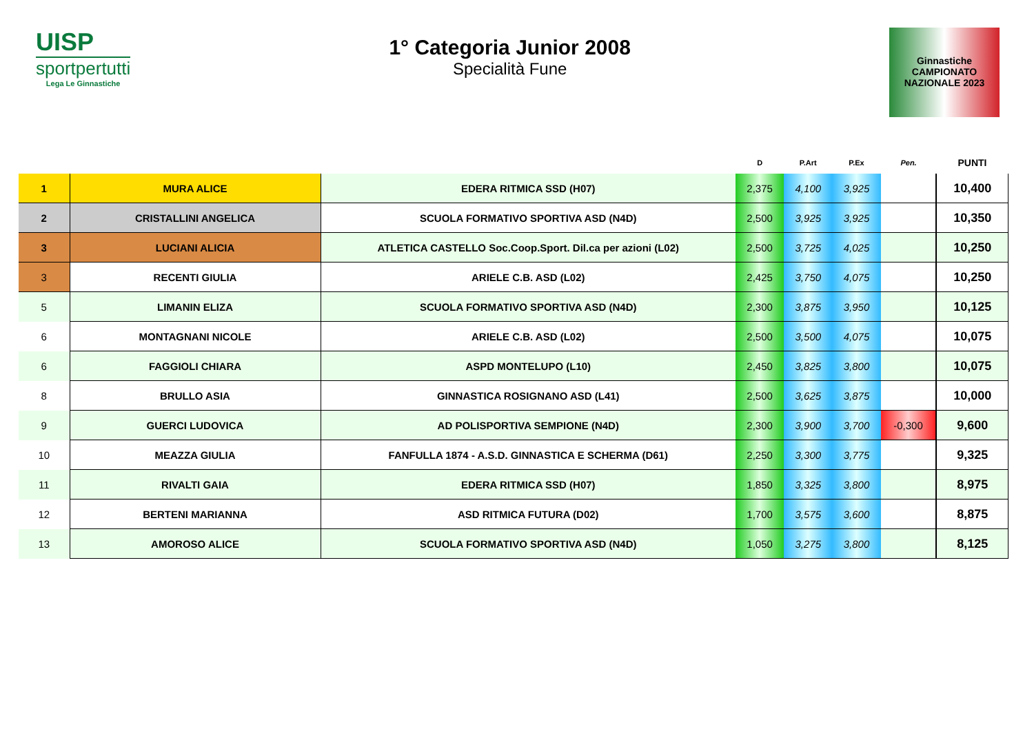UISP
sportpertutti
Lega Le Ginnastiche
1° Categoria Junior 2008
Specialità Fune
Ginnastiche
CAMPIONATO
NAZIONALE 2023
| | | | D | P.Art | P.Ex | Pen. | PUNTI |
| --- | --- | --- | --- | --- | --- | --- | --- |
| 1 | MURA ALICE | EDERA RITMICA SSD (H07) | 2,375 | 4,100 | 3,925 | | 10,400 |
| 2 | CRISTALLINI ANGELICA | SCUOLA FORMATIVO SPORTIVA ASD (N4D) | 2,500 | 3,925 | 3,925 | | 10,350 |
| 3 | LUCIANI ALICIA | ATLETICA CASTELLO Soc.Coop.Sport. Dil.ca per azioni (L02) | 2,500 | 3,725 | 4,025 | | 10,250 |
| 3 | RECENTI GIULIA | ARIELE C.B. ASD (L02) | 2,425 | 3,750 | 4,075 | | 10,250 |
| 5 | LIMANIN ELIZA | SCUOLA FORMATIVO SPORTIVA ASD (N4D) | 2,300 | 3,875 | 3,950 | | 10,125 |
| 6 | MONTAGNANI NICOLE | ARIELE C.B. ASD (L02) | 2,500 | 3,500 | 4,075 | | 10,075 |
| 6 | FAGGIOLI CHIARA | ASPD MONTELUPO (L10) | 2,450 | 3,825 | 3,800 | | 10,075 |
| 8 | BRULLO ASIA | GINNASTICA ROSIGNANO ASD (L41) | 2,500 | 3,625 | 3,875 | | 10,000 |
| 9 | GUERCI LUDOVICA | AD POLISPORTIVA SEMPIONE (N4D) | 2,300 | 3,900 | 3,700 | -0,300 | 9,600 |
| 10 | MEAZZA GIULIA | FANFULLA 1874 - A.S.D. GINNASTICA E SCHERMA (D61) | 2,250 | 3,300 | 3,775 | | 9,325 |
| 11 | RIVALTI GAIA | EDERA RITMICA SSD (H07) | 1,850 | 3,325 | 3,800 | | 8,975 |
| 12 | BERTENI MARIANNA | ASD RITMICA FUTURA (D02) | 1,700 | 3,575 | 3,600 | | 8,875 |
| 13 | AMOROSO ALICE | SCUOLA FORMATIVO SPORTIVA ASD (N4D) | 1,050 | 3,275 | 3,800 | | 8,125 |